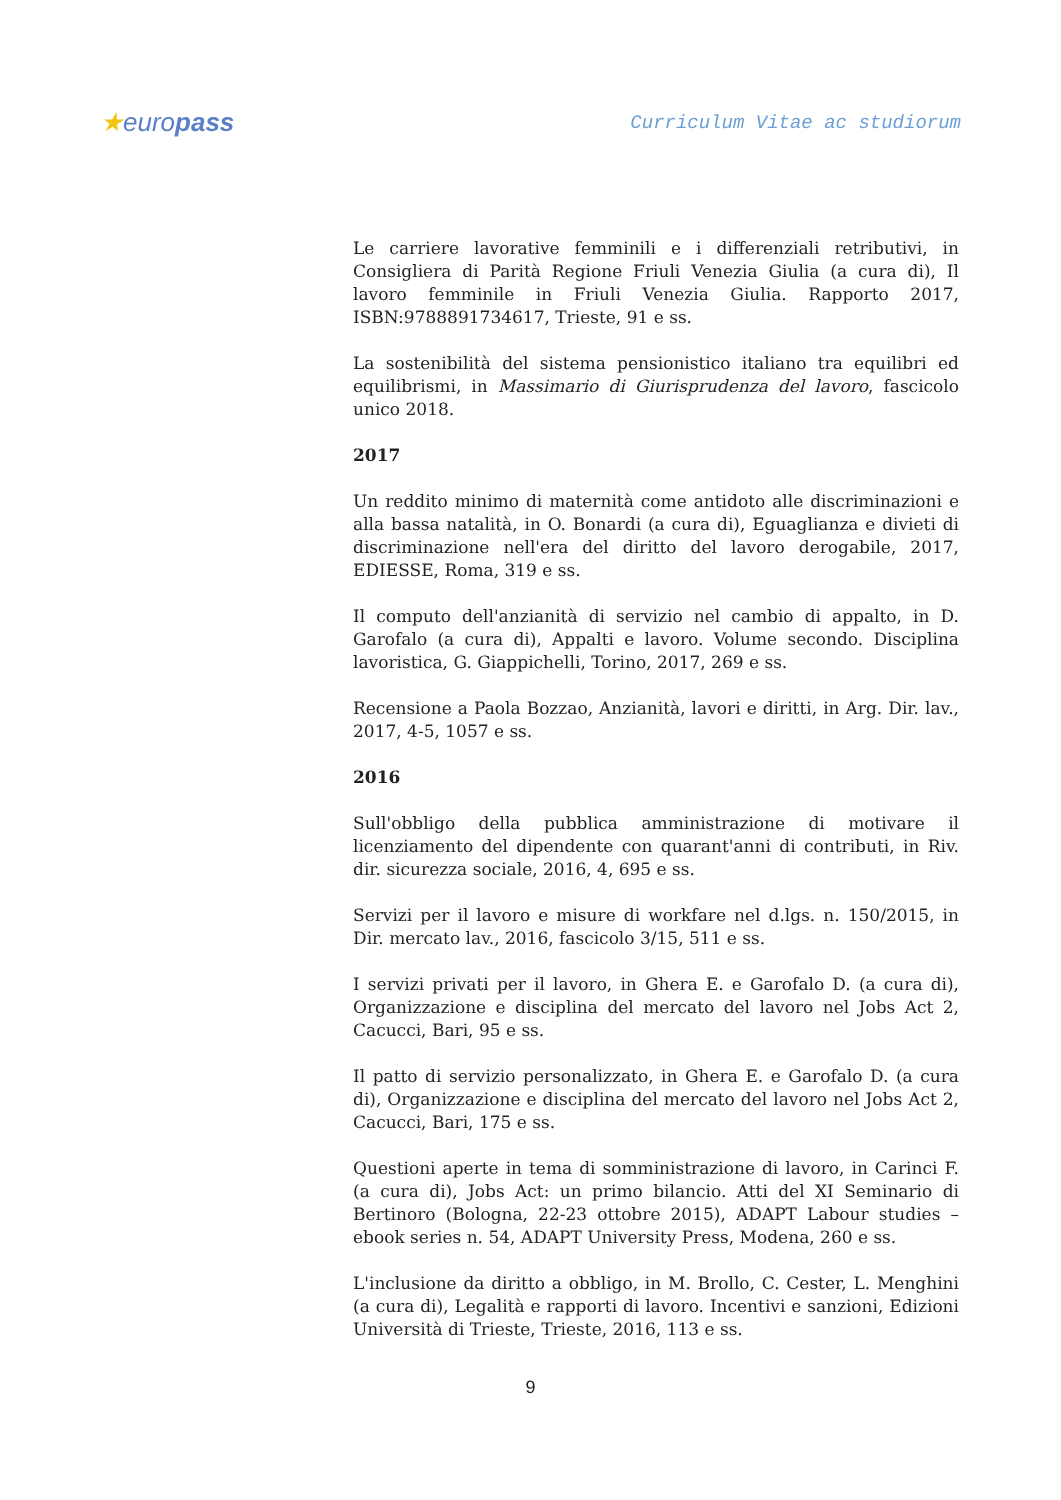★europass
Curriculum Vitae ac studiorum
Le carriere lavorative femminili e i differenziali retributivi, in Consigliera di Parità Regione Friuli Venezia Giulia (a cura di), Il lavoro femminile in Friuli Venezia Giulia. Rapporto 2017, ISBN:9788891734617, Trieste, 91 e ss.
La sostenibilità del sistema pensionistico italiano tra equilibri ed equilibrismi, in Massimario di Giurisprudenza del lavoro, fascicolo unico 2018.
2017
Un reddito minimo di maternità come antidoto alle discriminazioni e alla bassa natalità, in O. Bonardi (a cura di), Eguaglianza e divieti di discriminazione nell'era del diritto del lavoro derogabile, 2017, EDIESSE, Roma, 319 e ss.
Il computo dell'anzianità di servizio nel cambio di appalto, in D. Garofalo (a cura di), Appalti e lavoro. Volume secondo. Disciplina lavoristica, G. Giappichelli, Torino, 2017, 269 e ss.
Recensione a Paola Bozzao, Anzianità, lavori e diritti, in Arg. Dir. lav., 2017, 4-5, 1057 e ss.
2016
Sull'obbligo della pubblica amministrazione di motivare il licenziamento del dipendente con quarant'anni di contributi, in Riv. dir. sicurezza sociale, 2016, 4, 695 e ss.
Servizi per il lavoro e misure di workfare nel d.lgs. n. 150/2015, in Dir. mercato lav., 2016, fascicolo 3/15, 511 e ss.
I servizi privati per il lavoro, in Ghera E. e Garofalo D. (a cura di), Organizzazione e disciplina del mercato del lavoro nel Jobs Act 2, Cacucci, Bari, 95 e ss.
Il patto di servizio personalizzato, in Ghera E. e Garofalo D. (a cura di), Organizzazione e disciplina del mercato del lavoro nel Jobs Act 2, Cacucci, Bari, 175 e ss.
Questioni aperte in tema di somministrazione di lavoro, in Carinci F. (a cura di), Jobs Act: un primo bilancio. Atti del XI Seminario di Bertinoro (Bologna, 22-23 ottobre 2015), ADAPT Labour studies – ebook series n. 54, ADAPT University Press, Modena, 260 e ss.
L'inclusione da diritto a obbligo, in M. Brollo, C. Cester, L. Menghini (a cura di), Legalità e rapporti di lavoro. Incentivi e sanzioni, Edizioni Università di Trieste, Trieste, 2016, 113 e ss.
9